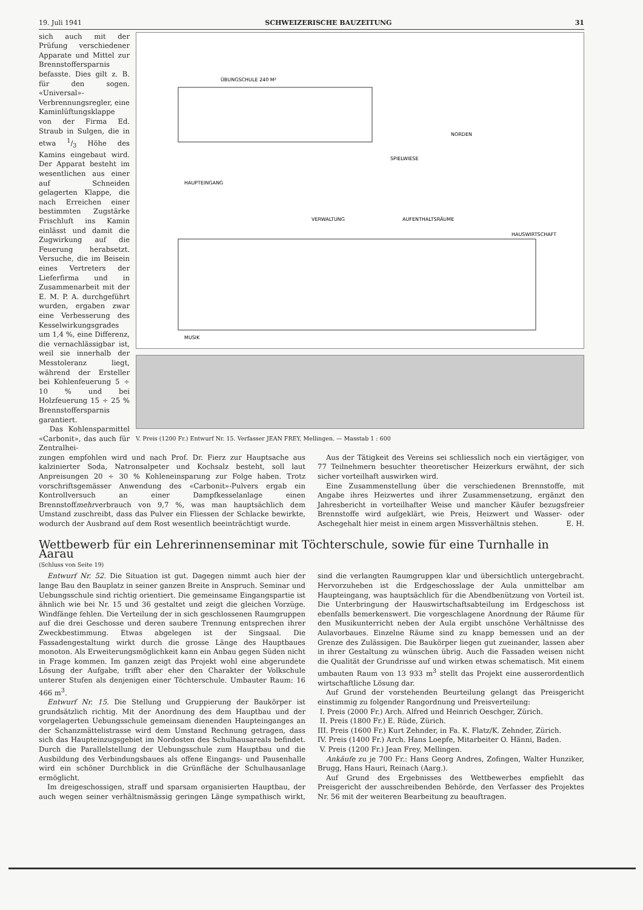19. Juli 1941 SCHWEIZERISCHE BAUZEITUNG 31
sich auch mit der Prüfung verschiedener Apparate und Mittel zur Brennstoffersparnis befasste. Dies gilt z. B. für den sogen. «Universal»-Verbrennungsregler, eine Kaminlüftungsklappe von der Firma Ed. Straub in Sulgen, die in etwa 1/3 Höhe des Kamins eingebaut wird. Der Apparat besteht im wesentlichen aus einer auf Schneiden gelagerten Klappe, die nach Erreichen einer bestimmten Zugstärke Frischluft ins Kamin einlässt und damit die Zugwirkung auf die Feuerung herabsetzt. Versuche, die im Beisein eines Vertreters der Lieferfirma und in Zusammenarbeit mit der E. M. P. A. durchgeführt wurden, ergaben zwar eine Verbesserung des Kesselwirkungsgrades um 1,4 %, eine Differenz, die vernachlässigbar ist, weil sie innerhalb der Messtoleranz liegt, während der Ersteller bei Kohlenfeuerung 5 ÷ 10 % und bei Holzfeuerung 15 ÷ 25 % Brennstoffersparnis garantiert.
Das Kohlensparmittel «Carbonit», das auch für Zentralhei-
ÜBUNGSCHULE 240 M²
HAUPTEINGANG
SPIELWIESE
NORDEN
VERWALTUNG
AUFENTHALTSRÄUME
HAUSWIRTSCHAFT
MUSIK
V. Preis (1200 Fr.) Entwurf Nr. 15. Verfasser JEAN FREY, Mellingen. — Masstab 1 : 600
zungen empfohlen wird und nach Prof. Dr. Fierz zur Hauptsache aus kalzinierter Soda, Natronsalpeter und Kochsalz besteht, soll laut Anpreisungen 20 ÷ 30 % Kohleneinsparung zur Folge haben. Trotz vorschriftsgemässer Anwendung des «Carbonit»-Pulvers ergab ein Kontrollversuch an einer Dampfkesselanlage einen Brennstoffmehrverbrauch von 9,7 %, was man hauptsächlich dem Umstand zuschreibt, dass das Pulver ein Fliessen der Schlacke bewirkte, wodurch der Ausbrand auf dem Rost wesentlich beeinträchtigt wurde.
Aus der Tätigkeit des Vereins sei schliesslich noch ein viertägiger, von 77 Teilnehmern besuchter theoretischer Heizerkurs erwähnt, der sich sicher vorteilhaft auswirken wird.
Eine Zusammenstellung über die verschiedenen Brennstoffe, mit Angabe ihres Heizwertes und ihrer Zusammensetzung, ergänzt den Jahresbericht in vorteilhafter Weise und mancher Käufer bezugsfreier Brennstoffe wird aufgeklärt, wie Preis, Heizwert und Wasser- oder Aschegehalt hier meist in einem argen Missverhältnis stehen. E. H.
Wettbewerb für ein Lehrerinnenseminar mit Töchterschule, sowie für eine Turnhalle in Aarau
(Schluss von Seite 19)
Entwurf Nr. 52. Die Situation ist gut. Dagegen nimmt auch hier der lange Bau den Bauplatz in seiner ganzen Breite in Anspruch. Seminar und Uebungsschule sind richtig orientiert. Die gemeinsame Eingangspartie ist ähnlich wie bei Nr. 15 und 36 gestaltet und zeigt die gleichen Vorzüge. Windfänge fehlen. Die Verteilung der in sich geschlossenen Raumgruppen auf die drei Geschosse und deren saubere Trennung entsprechen ihrer Zweckbestimmung. Etwas abgelegen ist der Singsaal. Die Fassadengestaltung wirkt durch die grosse Länge des Hauptbaues monoton. Als Erweiterungsmöglichkeit kann ein Anbau gegen Süden nicht in Frage kommen. Im ganzen zeigt das Projekt wohl eine abgerundete Lösung der Aufgabe, trifft aber eher den Charakter der Volkschule unterer Stufen als denjenigen einer Töchterschule. Umbauter Raum: 16 466 m<sup>3</sup>.
Entwurf Nr. 15. Die Stellung und Gruppierung der Baukörper ist grundsätzlich richtig. Mit der Anordnung des dem Hauptbau und der vorgelagerten Uebungsschule gemeinsam dienenden Haupteinganges an der Schanzmättelistrasse wird dem Umstand Rechnung getragen, dass sich das Haupteinzugsgebiet im Nordosten des Schulhausareals befindet. Durch die Parallelstellung der Uebungsschule zum Hauptbau und die Ausbildung des Verbindungsbaues als offene Eingangs- und Pausenhalle wird ein schöner Durchblick in die Grünfläche der Schulhausanlage ermöglicht.
Im dreigeschossigen, straff und sparsam organisierten Hauptbau, der auch wegen seiner verhältnismässig geringen Länge sympathisch wirkt, sind die verlangten Raumgruppen klar und übersichtlich untergebracht. Hervorzuheben ist die Erdgeschosslage der Aula unmittelbar am Haupteingang, was hauptsächlich für die Abendbenützung von Vorteil ist. Die Unterbringung der Hauswirtschaftsabteilung im Erdgeschoss ist ebenfalls bemerkenswert. Die vorgeschlagene Anordnung der Räume für den Musikunterricht neben der Aula ergibt unschöne Verhältnisse des Aulavorbaues. Einzelne Räume sind zu knapp bemessen und an der Grenze des Zulässigen. Die Baukörper liegen gut zueinander, lassen aber in ihrer Gestaltung zu wünschen übrig. Auch die Fassaden weisen nicht die Qualität der Grundrisse auf und wirken etwas schematisch. Mit einem umbauten Raum von 13 933 m<sup>3</sup> stellt das Projekt eine ausserordentlich wirtschaftliche Lösung dar.
Auf Grund der vorstehenden Beurteilung gelangt das Preisgericht einstimmig zu folgender Rangordnung und Preisverteilung:
I. Preis (2000 Fr.) Arch. Alfred und Heinrich Oeschger, Zürich.
II. Preis (1800 Fr.) E. Rüde, Zürich.
III. Preis (1600 Fr.) Kurt Zehnder, in Fa. K. Flatz/K. Zehnder, Zürich.
IV. Preis (1400 Fr.) Arch. Hans Loepfe, Mitarbeiter O. Hänni, Baden.
V. Preis (1200 Fr.) Jean Frey, Mellingen.
Ankäufe zu je 700 Fr.: Hans Georg Andres, Zofingen, Walter Hunziker, Brugg, Hans Hauri, Reinach (Aarg.).
Auf Grund des Ergebnisses des Wettbewerbes empfiehlt das Preisgericht der ausschreibenden Behörde, den Verfasser des Projektes Nr. 56 mit der weiteren Bearbeitung zu beauftragen.